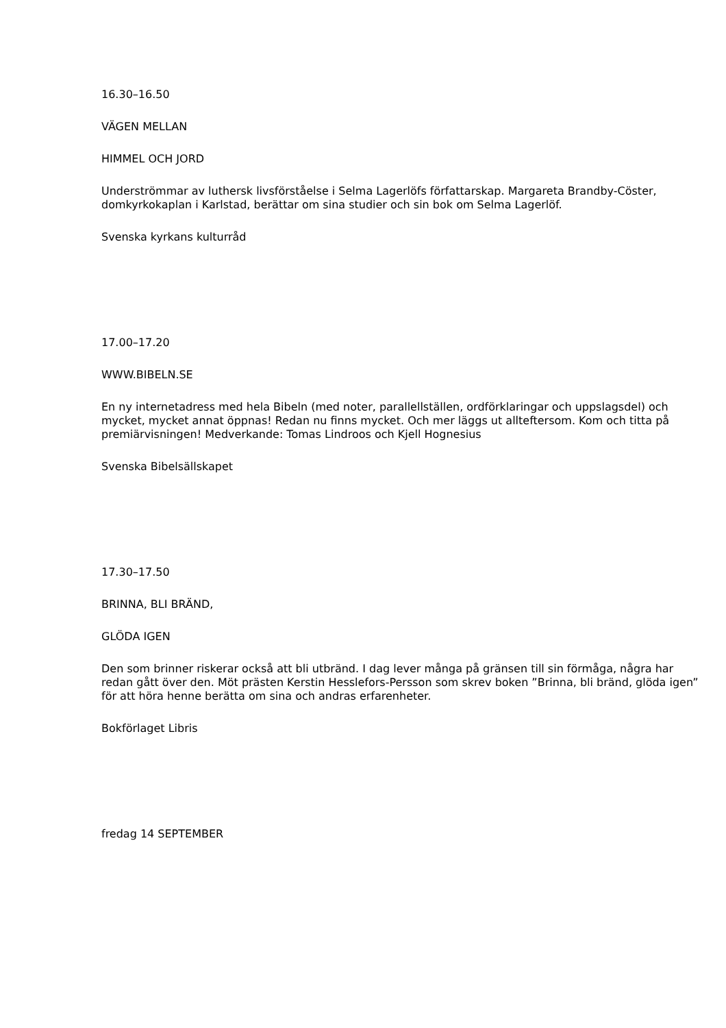16.30–16.50
VÄGEN MELLAN
HIMMEL OCH JORD
Underströmmar av luthersk livsförståelse i Selma Lagerlöfs författarskap. Margareta Brandby-Cöster, domkyrkokaplan i Karlstad, berättar om sina studier och sin bok om Selma Lagerlöf.
Svenska kyrkans kulturråd
17.00–17.20
WWW.BIBELN.SE
En ny internetadress med hela Bibeln (med noter, parallellställen, ordförklaringar och uppslagsdel) och mycket, mycket annat öppnas! Redan nu finns mycket. Och mer läggs ut allteftersom. Kom och titta på premiärvisningen! Medverkande: Tomas Lindroos och Kjell Hognesius
Svenska Bibelsällskapet
17.30–17.50
BRINNA, BLI BRÄND,
GLÖDA IGEN
Den som brinner riskerar också att bli utbränd. I dag lever många på gränsen till sin förmåga, några har redan gått över den. Möt prästen Kerstin Hesslefors-Persson som skrev boken ”Brinna, bli bränd, glöda igen” för att höra henne berätta om sina och andras erfarenheter.
Bokförlaget Libris
fredag 14 SEPTEMBER